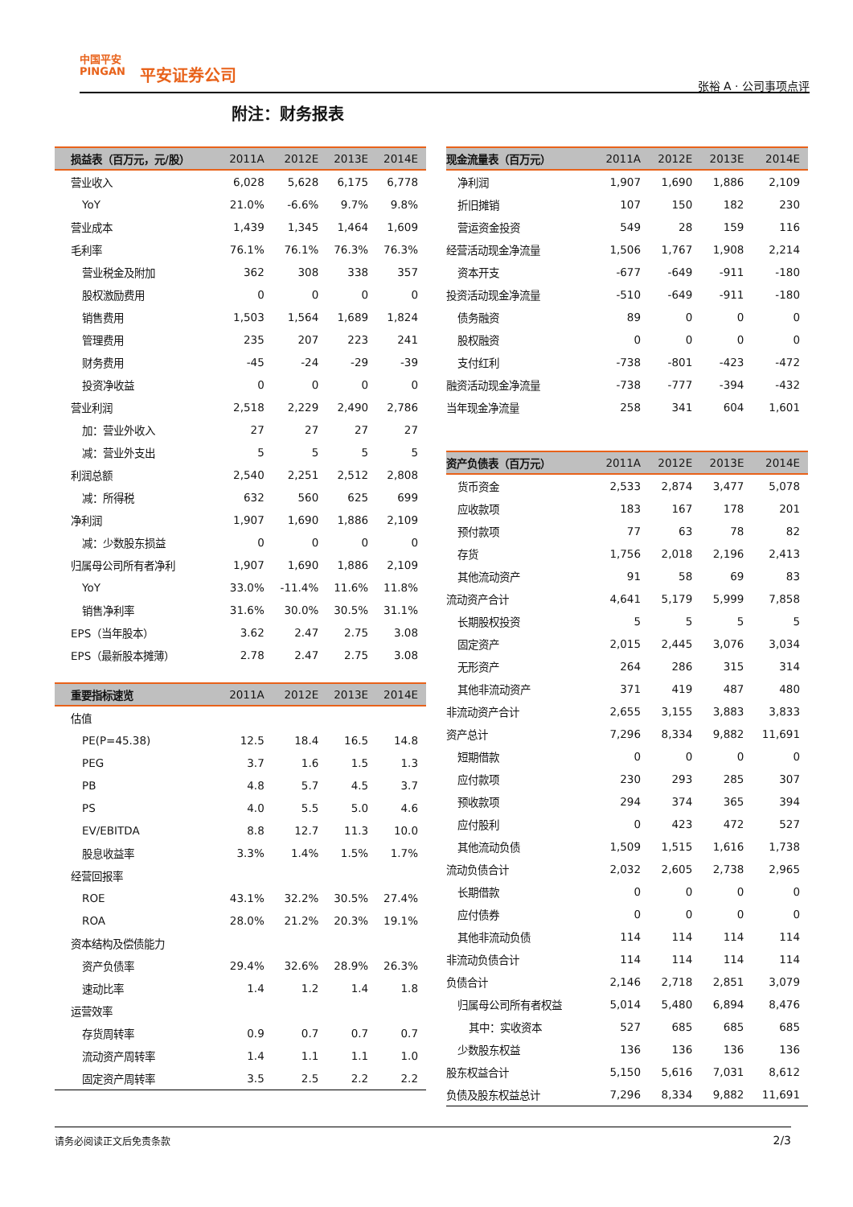中国平安
PINGAN
平安证券公司
张裕 A · 公司事项点评
附注：财务报表
| 损益表（百万元，元/股） | 2011A | 2012E | 2013E | 2014E |
| --- | --- | --- | --- | --- |
| 营业收入 | 6,028 | 5,628 | 6,175 | 6,778 |
| YoY | 21.0% | -6.6% | 9.7% | 9.8% |
| 营业成本 | 1,439 | 1,345 | 1,464 | 1,609 |
| 毛利率 | 76.1% | 76.1% | 76.3% | 76.3% |
| 营业税金及附加 | 362 | 308 | 338 | 357 |
| 股权激励费用 | 0 | 0 | 0 | 0 |
| 销售费用 | 1,503 | 1,564 | 1,689 | 1,824 |
| 管理费用 | 235 | 207 | 223 | 241 |
| 财务费用 | -45 | -24 | -29 | -39 |
| 投资净收益 | 0 | 0 | 0 | 0 |
| 营业利润 | 2,518 | 2,229 | 2,490 | 2,786 |
| 加：营业外收入 | 27 | 27 | 27 | 27 |
| 减：营业外支出 | 5 | 5 | 5 | 5 |
| 利润总额 | 2,540 | 2,251 | 2,512 | 2,808 |
| 减：所得税 | 632 | 560 | 625 | 699 |
| 净利润 | 1,907 | 1,690 | 1,886 | 2,109 |
| 减：少数股东损益 | 0 | 0 | 0 | 0 |
| 归属母公司所有者净利 | 1,907 | 1,690 | 1,886 | 2,109 |
| YoY | 33.0% | -11.4% | 11.6% | 11.8% |
| 销售净利率 | 31.6% | 30.0% | 30.5% | 31.1% |
| EPS（当年股本） | 3.62 | 2.47 | 2.75 | 3.08 |
| EPS（最新股本摊薄） | 2.78 | 2.47 | 2.75 | 3.08 |
| 重要指标速览 | 2011A | 2012E | 2013E | 2014E |
| 估值 | | | | |
| PE(P=45.38) | 12.5 | 18.4 | 16.5 | 14.8 |
| PEG | 3.7 | 1.6 | 1.5 | 1.3 |
| PB | 4.8 | 5.7 | 4.5 | 3.7 |
| PS | 4.0 | 5.5 | 5.0 | 4.6 |
| EV/EBITDA | 8.8 | 12.7 | 11.3 | 10.0 |
| 股息收益率 | 3.3% | 1.4% | 1.5% | 1.7% |
| 经营回报率 | | | | |
| ROE | 43.1% | 32.2% | 30.5% | 27.4% |
| ROA | 28.0% | 21.2% | 20.3% | 19.1% |
| 资本结构及偿债能力 | | | | |
| 资产负债率 | 29.4% | 32.6% | 28.9% | 26.3% |
| 速动比率 | 1.4 | 1.2 | 1.4 | 1.8 |
| 运营效率 | | | | |
| 存货周转率 | 0.9 | 0.7 | 0.7 | 0.7 |
| 流动资产周转率 | 1.4 | 1.1 | 1.1 | 1.0 |
| 固定资产周转率 | 3.5 | 2.5 | 2.2 | 2.2 |
| 现金流量表（百万元） | 2011A | 2012E | 2013E | 2014E |
| --- | --- | --- | --- | --- |
| 净利润 | 1,907 | 1,690 | 1,886 | 2,109 |
| 折旧摊销 | 107 | 150 | 182 | 230 |
| 营运资金投资 | 549 | 28 | 159 | 116 |
| 经营活动现金净流量 | 1,506 | 1,767 | 1,908 | 2,214 |
| 资本开支 | -677 | -649 | -911 | -180 |
| 投资活动现金净流量 | -510 | -649 | -911 | -180 |
| 债务融资 | 89 | 0 | 0 | 0 |
| 股权融资 | 0 | 0 | 0 | 0 |
| 支付红利 | -738 | -801 | -423 | -472 |
| 融资活动现金净流量 | -738 | -777 | -394 | -432 |
| 当年现金净流量 | 258 | 341 | 604 | 1,601 |
| 资产负债表（百万元） | 2011A | 2012E | 2013E | 2014E |
| 货币资金 | 2,533 | 2,874 | 3,477 | 5,078 |
| 应收款项 | 183 | 167 | 178 | 201 |
| 预付款项 | 77 | 63 | 78 | 82 |
| 存货 | 1,756 | 2,018 | 2,196 | 2,413 |
| 其他流动资产 | 91 | 58 | 69 | 83 |
| 流动资产合计 | 4,641 | 5,179 | 5,999 | 7,858 |
| 长期股权投资 | 5 | 5 | 5 | 5 |
| 固定资产 | 2,015 | 2,445 | 3,076 | 3,034 |
| 无形资产 | 264 | 286 | 315 | 314 |
| 其他非流动资产 | 371 | 419 | 487 | 480 |
| 非流动资产合计 | 2,655 | 3,155 | 3,883 | 3,833 |
| 资产总计 | 7,296 | 8,334 | 9,882 | 11,691 |
| 短期借款 | 0 | 0 | 0 | 0 |
| 应付款项 | 230 | 293 | 285 | 307 |
| 预收款项 | 294 | 374 | 365 | 394 |
| 应付股利 | 0 | 423 | 472 | 527 |
| 其他流动负债 | 1,509 | 1,515 | 1,616 | 1,738 |
| 流动负债合计 | 2,032 | 2,605 | 2,738 | 2,965 |
| 长期借款 | 0 | 0 | 0 | 0 |
| 应付债券 | 0 | 0 | 0 | 0 |
| 其他非流动负债 | 114 | 114 | 114 | 114 |
| 非流动负债合计 | 114 | 114 | 114 | 114 |
| 负债合计 | 2,146 | 2,718 | 2,851 | 3,079 |
| 归属母公司所有者权益 | 5,014 | 5,480 | 6,894 | 8,476 |
| 其中：实收资本 | 527 | 685 | 685 | 685 |
| 少数股东权益 | 136 | 136 | 136 | 136 |
| 股东权益合计 | 5,150 | 5,616 | 7,031 | 8,612 |
| 负债及股东权益总计 | 7,296 | 8,334 | 9,882 | 11,691 |
请务必阅读正文后免责条款 2/3